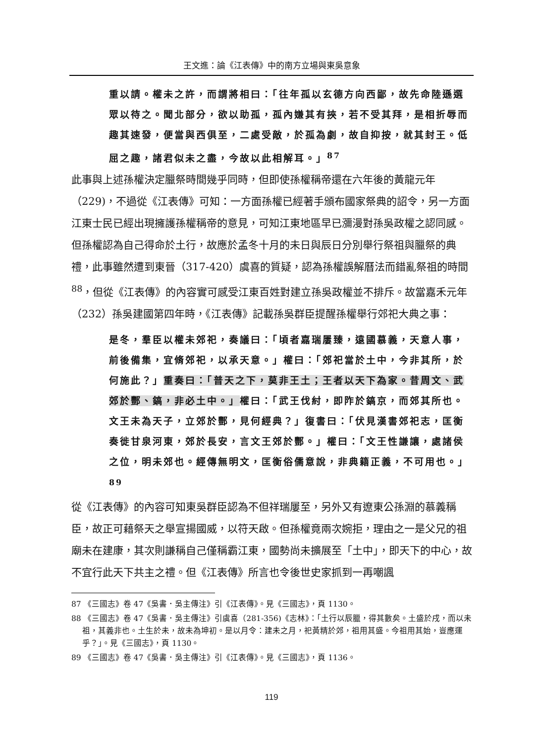王文進：論《江表傳》中的南方立場與東吳意象
重以請。權未之許，而謂將相曰：「往年孤以玄德方向西鄙，故先命陸遜選眾以待之。聞北部分，欲以助孤，孤內嫌其有挾，若不受其拜，是相折辱而趣其速發，便當與西俱至，二處受敵，於孤為劇，故自抑按，就其封王。低屈之趣，諸君似未之盡，今故以此相解耳。」<sup>87</sup>
此事與上述孫權決定臘祭時間幾乎同時，但即使孫權稱帝還在六年後的黃龍元年（229)，不過從《江表傳》可知：一方面孫權已經著手頒布國家祭典的詔令，另一方面江東士民已經出現擁護孫權稱帝的意見，可知江東地區早已瀰漫對孫吳政權之認同感。但孫權認為自己得命於土行，故應於孟冬十月的未日與辰日分別舉行祭祖與臘祭的典禮，此事雖然遭到東晉（317-420）虞喜的質疑，認為孫權誤解曆法而錯亂祭祖的時間<sup>88</sup>，但從《江表傳》的內容實可感受江東百姓對建立孫吳政權並不排斥。故當嘉禾元年（232）孫吳建國第四年時，《江表傳》記載孫吳群臣提醒孫權舉行郊祀大典之事：
是冬，羣臣以權未郊祀，奏議曰：「頃者嘉瑞屢臻，遠國慕義，天意人事，前後備集，宜脩郊祀，以承天意。」權曰：「郊祀當於土中，今非其所，於何施此？」重奏曰：「普天之下，莫非王土；王者以天下為家。昔周文、武郊於酆、鎬，非必土中。」權曰：「武王伐紂，即阼於鎬京，而郊其所也。文王未為天子，立郊於酆，見何經典？」復書曰：「伏見漢書郊祀志，匡衡奏徙甘泉河東，郊於長安，言文王郊於酆。」權曰：「文王性謙讓，處諸侯之位，明未郊也。經傳無明文，匡衡俗儒意說，非典籍正義，不可用也。」<sup>89</sup>
從《江表傳》的內容可知東吳群臣認為不但祥瑞屢至，另外又有遼東公孫淵的慕義稱臣，故正可藉祭天之舉宣揚國威，以符天啟。但孫權竟兩次婉拒，理由之一是父兄的祖廟未在建康，其次則謙稱自己僅稱霸江東，國勢尚未擴展至「土中」，即天下的中心，故不宜行此天下共主之禮。但《江表傳》所言也令後世史家抓到一再嘲諷
87 《三國志》卷 47《吳書．吳主傳注》引《江表傳》。見《三國志》，頁 1130。
88 《三國志》卷 47《吳書．吳主傳注》引虞喜（281-356)《志林》：「土行以辰臘，得其數矣。土盛於戌，而以未祖，其義非也。土生於未，故未為坤初。是以月令：建未之月，祀黃精於郊，祖用其盛。今祖用其始，豈應運乎？」。見《三國志》，頁 1130。
89 《三國志》卷 47《吳書．吳主傳注》引《江表傳》。見《三國志》，頁 1136。
119